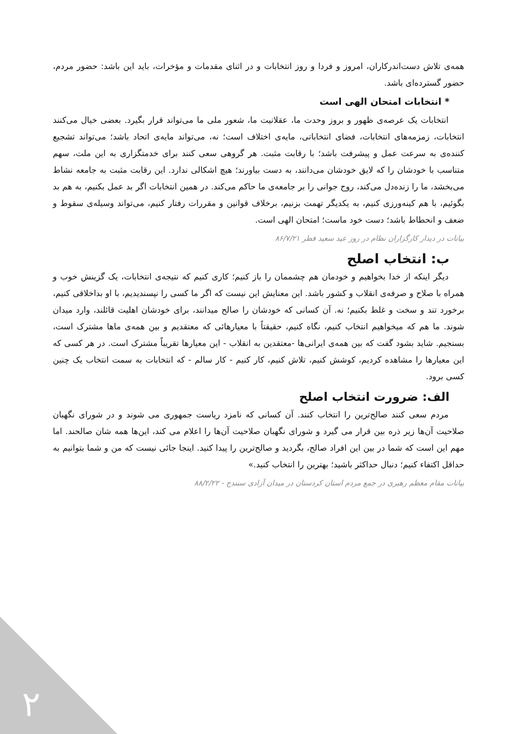همه‌ی تلاش دست‌اندرکاران، امروز و فردا و روز انتخابات و در اثنای مقدمات و مؤخرات، باید این باشد: حضور مردم، حضور گسترده‌ای باشد.
* انتخابات امتحان الهی است
انتخابات یک عرصه‌ی ظهور و بروز وحدت ما، عقلانیت ما، شعور ملی ما می‌تواند قرار بگیرد. بعضی خیال می‌کنند انتخابات، زمزمه‌های انتخابات، فضای انتخاباتی، مایه‌ی اختلاف است؛ نه، می‌تواند مایه‌ی اتحاد باشد؛ می‌تواند تشجیع کننده‌ی به سرعت عمل و پیشرفت باشد؛ با رقابت مثبت. هر گروهی سعی کنند برای خدمتگزاری به این ملت، سهم متناسب با خودشان را که لایق خودشان می‌دانند، به دست بیاورند؛ هیچ اشکالی ندارد. این رقابت مثبت به جامعه نشاط می‌بخشد، ما را زنده‌دل می‌کند، روح جوانی را بر جامعه‌ی ما حاکم می‌کند. در همین انتخابات اگر بد عمل بکنیم، به هم بد بگوئیم، با هم کینه‌ورزی کنیم، به یکدیگر تهمت بزنیم، برخلاف قوانین و مقررات رفتار کنیم، می‌تواند وسیله‌ی سقوط و ضعف و انحطاط باشد؛ دست خود ماست؛ امتحان الهی است.
بیانات در دیدار کارگزاران نظام در روز عید سعید فطر ۸۶/۷/۲۱
ب: انتخاب اصلح
دیگر اینکه از خدا بخواهیم و خودمان هم چشممان را باز کنیم؛ کاری کنیم که نتیجه‌ی انتخابات، یک گزینش خوب و همراه با صلاح و صرفه‌ی انقلاب و کشور باشد. این معنایش این نیست که اگر ما کسی را نپسندیدیم، با او بداخلاقی کنیم، برخورد تند و سخت و غلط بکنیم؛ نه. آن کسانی که خودشان را صالح میدانند، برای خودشان اهلیت قائلند، وارد میدان شوند. ما هم که میخواهیم انتخاب کنیم، نگاه کنیم، حقیقتاً با معیارهائی که معتقدیم و بین همه‌ی ماها مشترک است، بسنجیم. شاید بشود گفت که بین همه‌ی ایرانی‌ها -معتقدین به انقلاب - این معیارها تقریباً مشترک است. در هر کسی که این معیارها را مشاهده کردیم، کوشش کنیم، تلاش کنیم، کار کنیم - کار سالم - که انتخابات به سمت انتخاب یک چنین کسی برود.
الف: ضرورت انتخاب اصلح
مردم سعی کنند صالح‌ترین را انتخاب کنند. آن کسانی که نامزد ریاست جمهوری می شوند و در شورای نگهبان صلاحیت آن‌ها زیر ذره بین قرار می گیرد و شورای نگهبان صلاحیت آن‌ها را اعلام می کند، این‌ها همه شان صالحند. اما مهم این است که شما در بین این افراد صالح، بگردید و صالح‌ترین را پیدا کنید. اینجا جائی نیست که من و شما بتوانیم به حداقل اکتفاء کنیم؛ دنبال حداکثر باشید؛ بهترین را انتخاب کنید.»
بیانات مقام معظم رهبری در جمع مردم استان کردستان در میدان آزادی سنندج - ۸۸/۲/۲۲
۲